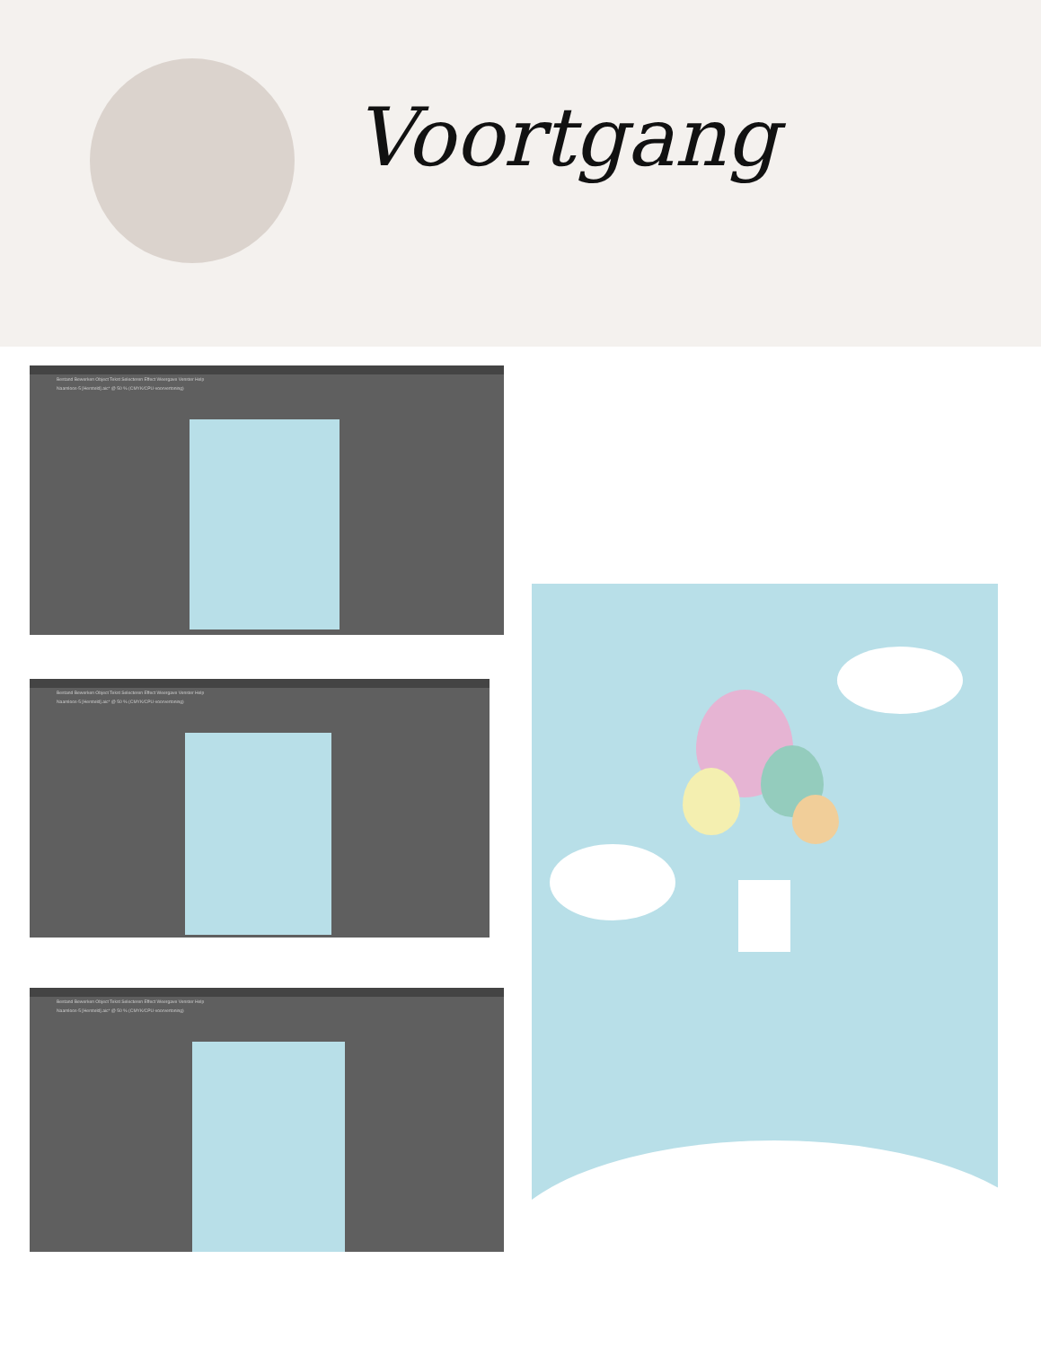Voortgang
Bestand Bewerken Object Tekst Selecteren Effect Weergave Venster Help
Naamloos-5 [Hersteld].aic* @ 50 % (CMYK/CPU-voorvertoning)
Bestand Bewerken Object Tekst Selecteren Effect Weergave Venster Help
Naamloos-5 [Hersteld].aic* @ 50 % (CMYK/CPU-voorvertoning)
Bestand Bewerken Object Tekst Selecteren Effect Weergave Venster Help
Naamloos-5 [Hersteld].aic* @ 50 % (CMYK/CPU-voorvertoning)